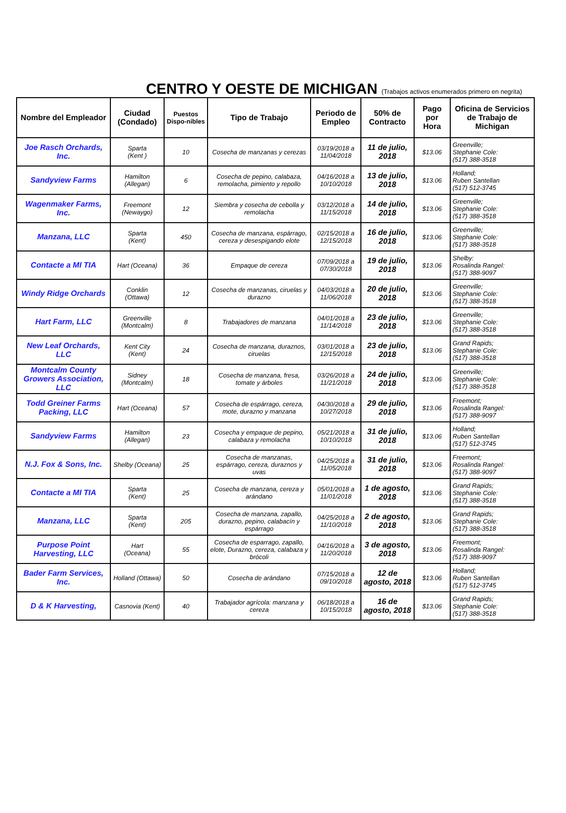CENTRO Y OESTE DE MICHIGAN (Trabajos activos enumerados primero en negrita)
| Nombre del Empleador | Ciudad (Condado) | Puestos Dispo-nibles | Tipo de Trabajo | Periodo de Empleo | 50% de Contracto | Pago por Hora | Oficina de Servicios de Trabajo de Michigan |
| --- | --- | --- | --- | --- | --- | --- | --- |
| Joe Rasch Orchards, Inc. | Sparta (Kent ) | 10 | Cosecha de manzanas y cerezas | 03/19/2018 a 11/04/2018 | 11 de julio, 2018 | $13.06 | Greenville; Stephanie Cole: (517) 388-3518 |
| Sandyview Farms | Hamilton (Allegan) | 6 | Cosecha de pepino, calabaza, remolacha, pimiento y repollo | 04/16/2018 a 10/10/2018 | 13 de julio, 2018 | $13.06 | Holland; Ruben Santellan (517) 512-3745 |
| Wagenmaker Farms, Inc. | Freemont (Newaygo) | 12 | Siembra y cosecha de cebolla y remolacha | 03/12/2018 a 11/15/2018 | 14 de julio, 2018 | $13.06 | Greenville; Stephanie Cole: (517) 388-3518 |
| Manzana, LLC | Sparta (Kent) | 450 | Cosecha de manzana, espárrago, cereza y desespigando elote | 02/15/2018 a 12/15/2018 | 16 de julio, 2018 | $13.06 | Greenville; Stephanie Cole: (517) 388-3518 |
| Contacte a MI TIA | Hart (Oceana) | 36 | Empaque de cereza | 07/09/2018 a 07/30/2018 | 19 de julio, 2018 | $13.06 | Shelby: Rosalinda Rangel: (517) 388-9097 |
| Windy Ridge Orchards | Conklin (Ottawa) | 12 | Cosecha de manzanas, ciruelas y durazno | 04/03/2018 a 11/06/2018 | 20 de julio, 2018 | $13.06 | Greenville; Stephanie Cole: (517) 388-3518 |
| Hart Farm, LLC | Greenville (Montcalm) | 8 | Trabajadores de manzana | 04/01/2018 a 11/14/2018 | 23 de julio, 2018 | $13.06 | Greenville; Stephanie Cole: (517) 388-3518 |
| New Leaf Orchards, LLC | Kent City (Kent) | 24 | Cosecha de manzana, duraznos, ciruelas | 03/01/2018 a 12/15/2018 | 23 de julio, 2018 | $13.06 | Grand Rapids; Stephanie Cole: (517) 388-3518 |
| Montcalm County Growers Association, LLC | Sidney (Montcalm) | 18 | Cosecha de manzana, fresa, tomate y árboles | 03/26/2018 a 11/21/2018 | 24 de julio, 2018 | $13.06 | Greenville; Stephanie Cole: (517) 388-3518 |
| Todd Greiner Farms Packing, LLC | Hart (Oceana) | 57 | Cosecha de espárrago, cereza, mote, durazno y manzana | 04/30/2018 a 10/27/2018 | 29 de julio, 2018 | $13.06 | Freemont; Rosalinda Rangel: (517) 388-9097 |
| Sandyview Farms | Hamilton (Allegan) | 23 | Cosecha y empaque de pepino, calabaza y remolacha | 05/21/2018 a 10/10/2018 | 31 de julio, 2018 | $13.06 | Holland; Ruben Santellan (517) 512-3745 |
| N.J. Fox & Sons, Inc. | Shelby (Oceana) | 25 | Cosecha de manzanas, espárrago, cereza, duraznos y uvas | 04/25/2018 a 11/05/2018 | 31 de julio, 2018 | $13.06 | Freemont; Rosalinda Rangel: (517) 388-9097 |
| Contacte a MI TIA | Sparta (Kent) | 25 | Cosecha de manzana, cereza y arándano | 05/01/2018 a 11/01/2018 | 1 de agosto, 2018 | $13.06 | Grand Rapids; Stephanie Cole: (517) 388-3518 |
| Manzana, LLC | Sparta (Kent) | 205 | Cosecha de manzana, zapallo, durazno, pepino, calabacín y espárrago | 04/25/2018 a 11/10/2018 | 2 de agosto, 2018 | $13.06 | Grand Rapids; Stephanie Cole: (517) 388-3518 |
| Purpose Point Harvesting, LLC | Hart (Oceana) | 55 | Cosecha de esparrago, zapallo, elote, Durazno, cereza, calabaza y brócoli | 04/16/2018 a 11/20/2018 | 3 de agosto, 2018 | $13.06 | Freemont; Rosalinda Rangel: (517) 388-9097 |
| Bader Farm Services, Inc. | Holland (Ottawa) | 50 | Cosecha de arándano | 07/15/2018 a 09/10/2018 | 12 de agosto, 2018 | $13.06 | Holland; Ruben Santellan (517) 512-3745 |
| D & K Harvesting, | Casnovia (Kent) | 40 | Trabajador agrícola: manzana y cereza | 06/18/2018 a 10/15/2018 | 16 de agosto, 2018 | $13.06 | Grand Rapids; Stephanie Cole: (517) 388-3518 |